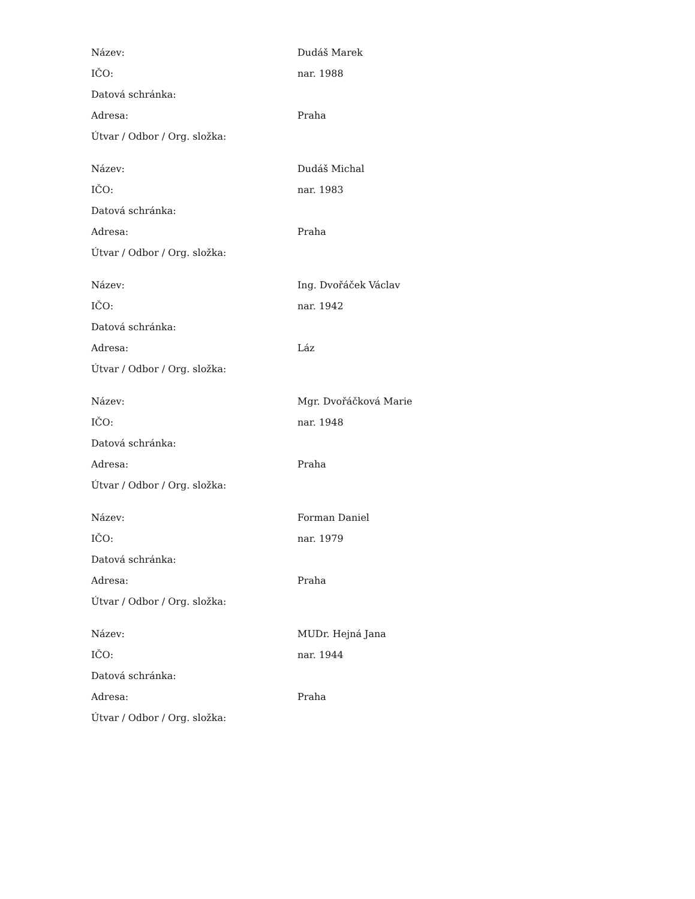| Název: | Dudáš Marek |
| IČO: | nar. 1988 |
| Datová schránka: | |
| Adresa: | Praha |
| Útvar / Odbor / Org. složka: | |
| Název: | Dudáš Michal |
| IČO: | nar. 1983 |
| Datová schránka: | |
| Adresa: | Praha |
| Útvar / Odbor / Org. složka: | |
| Název: | Ing. Dvořáček Václav |
| IČO: | nar. 1942 |
| Datová schránka: | |
| Adresa: | Láz |
| Útvar / Odbor / Org. složka: | |
| Název: | Mgr. Dvořáčková Marie |
| IČO: | nar. 1948 |
| Datová schránka: | |
| Adresa: | Praha |
| Útvar / Odbor / Org. složka: | |
| Název: | Forman Daniel |
| IČO: | nar. 1979 |
| Datová schránka: | |
| Adresa: | Praha |
| Útvar / Odbor / Org. složka: | |
| Název: | MUDr. Hejná Jana |
| IČO: | nar. 1944 |
| Datová schránka: | |
| Adresa: | Praha |
| Útvar / Odbor / Org. složka: | |